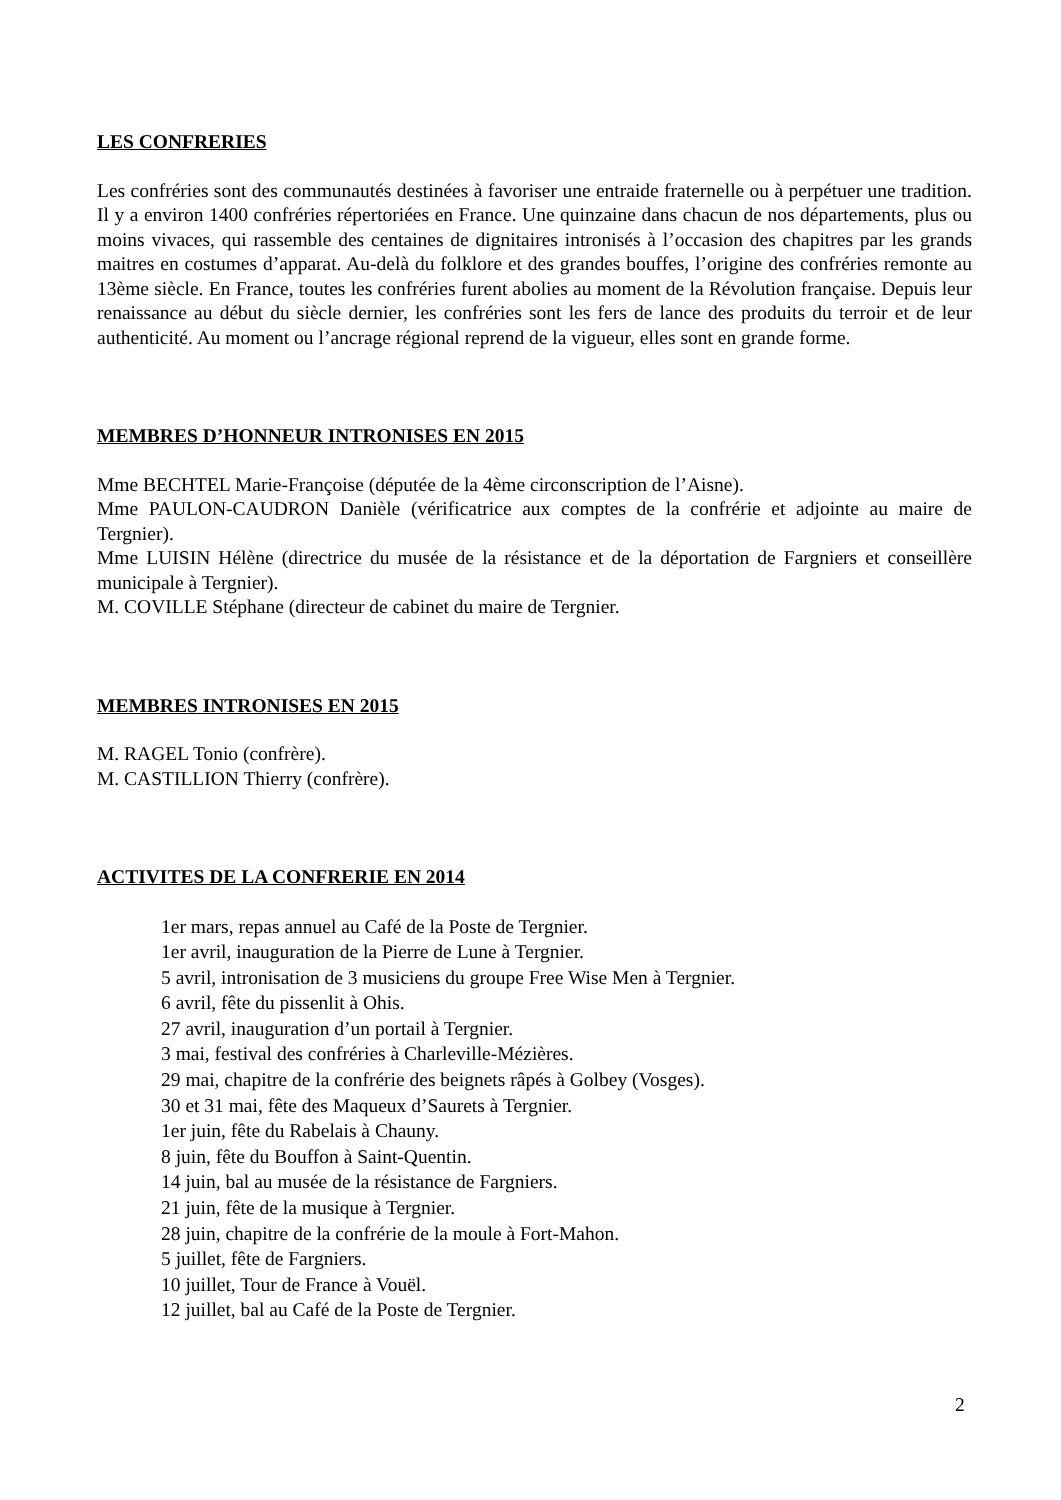LES CONFRERIES
Les confréries sont des communautés destinées à favoriser une entraide fraternelle ou à perpétuer une tradition. Il y a environ 1400 confréries répertoriées en France. Une quinzaine dans chacun de nos départements, plus ou moins vivaces, qui rassemble des centaines de dignitaires intronisés à l’occasion des chapitres par les grands maitres en costumes d’apparat. Au-delà du folklore et des grandes bouffes, l’origine des confréries remonte au 13ème siècle. En France, toutes les confréries furent abolies au moment de la Révolution française. Depuis leur renaissance au début du siècle dernier, les confréries sont les fers de lance des produits du terroir et de leur authenticité. Au moment ou l’ancrage régional reprend de la vigueur, elles sont en grande forme.
MEMBRES D’HONNEUR INTRONISES EN 2015
Mme BECHTEL Marie-Françoise (députée de la 4ème circonscription de l’Aisne).
Mme PAULON-CAUDRON Danièle (vérificatrice aux comptes de la confrérie et adjointe au maire de Tergnier).
Mme LUISIN Hélène (directrice du musée de la résistance et de la déportation de Fargniers et conseillère municipale à Tergnier).
M. COVILLE Stéphane (directeur de cabinet du maire de Tergnier.
MEMBRES INTRONISES EN 2015
M. RAGEL Tonio (confrère).
M. CASTILLION Thierry (confrère).
ACTIVITES DE LA CONFRERIE EN 2014
1er mars, repas annuel au Café de la Poste de Tergnier.
1er avril, inauguration de la Pierre de Lune à Tergnier.
5 avril, intronisation de 3 musiciens du groupe Free Wise Men à Tergnier.
6 avril, fête du pissenlit à Ohis.
27 avril, inauguration d’un portail à Tergnier.
3 mai, festival des confréries à Charleville-Mézières.
29 mai, chapitre de la confrérie des beignets râpés à Golbey (Vosges).
30 et 31 mai, fête des Maqueux d’Saurets à Tergnier.
1er juin, fête du Rabelais à Chauny.
8 juin, fête du Bouffon à Saint-Quentin.
14 juin, bal au musée de la résistance de Fargniers.
21 juin, fête de la musique à Tergnier.
28 juin, chapitre de la confrérie de la moule à Fort-Mahon.
5 juillet, fête de Fargniers.
10 juillet, Tour de France à Vouël.
12 juillet, bal au Café de la Poste de Tergnier.
2